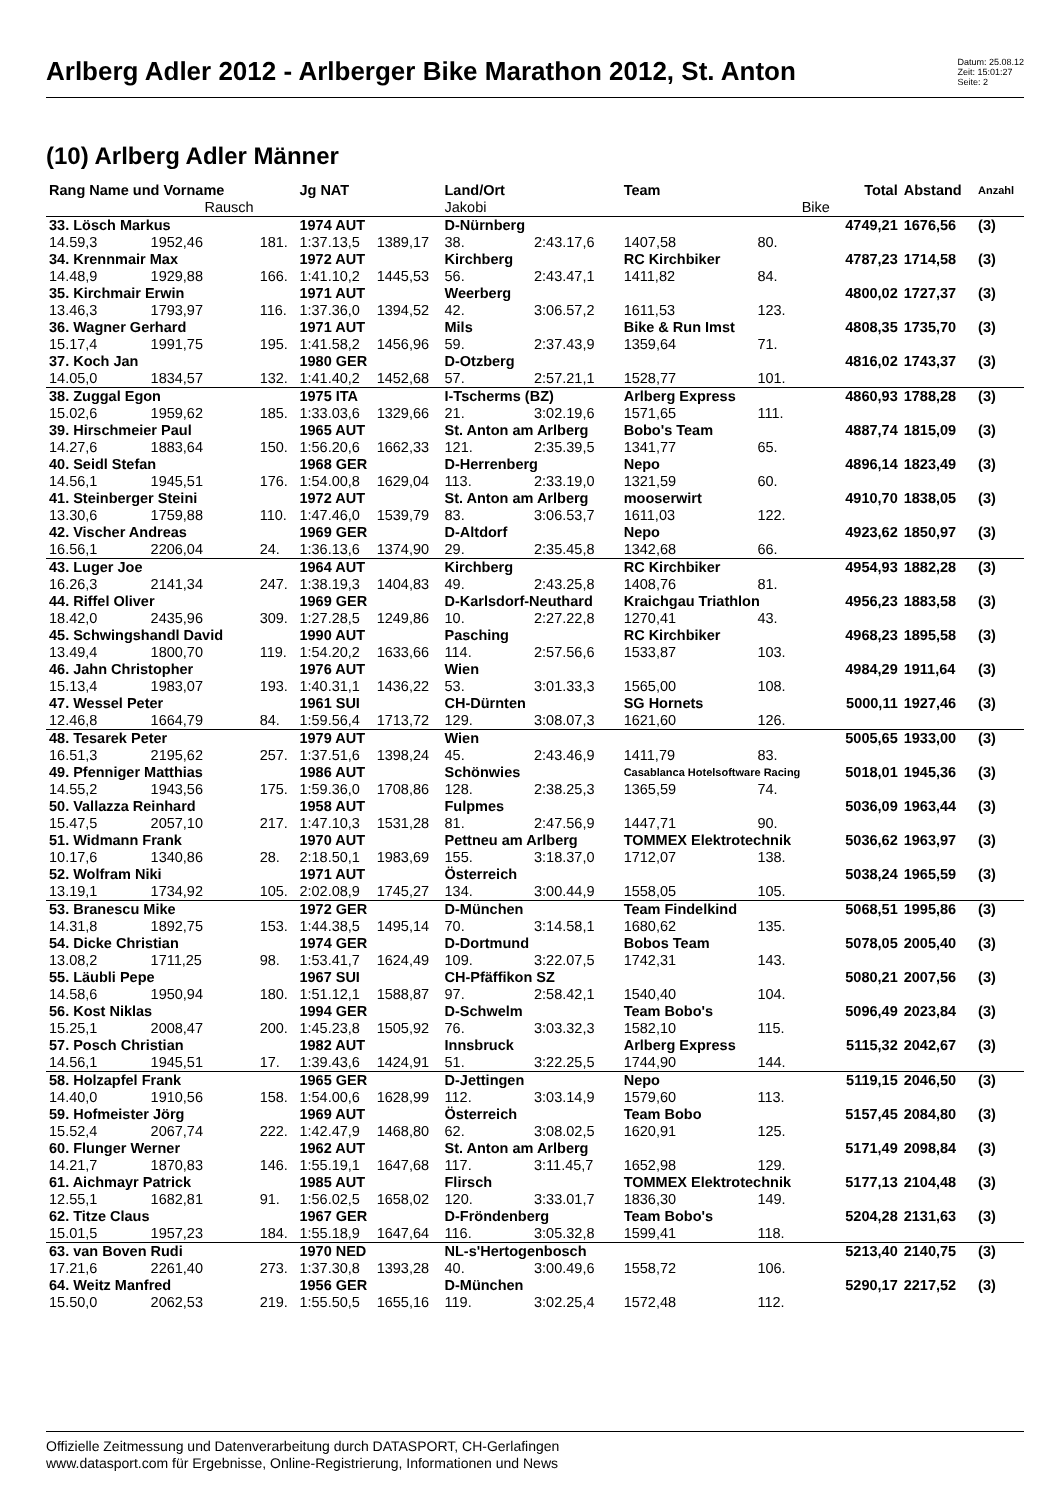Arlberg Adler 2012 - Arlberger Bike Marathon 2012, St. Anton
Datum: 25.08.12
Zeit: 15:01:27
Seite: 2
(10) Arlberg Adler Männer
| Rang Name und Vorname | | | Jg NAT | | Land/Ort | | Team | | Total | Abstand | Anzahl |
| --- | --- | --- | --- | --- | --- | --- | --- | --- | --- | --- | --- |
| | Rausch | | | | Jakobi | | | Bike | | | |
| 33. Lösch Markus | | | 1974 AUT | | D-Nürnberg | | | | 4749,21 | 1676,56 | (3) |
| 14.59,3 | 1952,46 | 181. | 1:37.13,5 | 1389,17 | 38. | 2:43.17,6 | 1407,58 | 80. | | | |
| 34. Krennmair Max | | | 1972 AUT | | Kirchberg | | RC Kirchbiker | | 4787,23 | 1714,58 | (3) |
| 14.48,9 | 1929,88 | 166. | 1:41.10,2 | 1445,53 | 56. | 2:43.47,1 | 1411,82 | 84. | | | |
| 35. Kirchmair Erwin | | | 1971 AUT | | Weerberg | | | | 4800,02 | 1727,37 | (3) |
| 13.46,3 | 1793,97 | 116. | 1:37.36,0 | 1394,52 | 42. | 3:06.57,2 | 1611,53 | 123. | | | |
| 36. Wagner Gerhard | | | 1971 AUT | | Mils | | Bike & Run Imst | | 4808,35 | 1735,70 | (3) |
| 15.17,4 | 1991,75 | 195. | 1:41.58,2 | 1456,96 | 59. | 2:37.43,9 | 1359,64 | 71. | | | |
| 37. Koch Jan | | | 1980 GER | | D-Otzberg | | | | 4816,02 | 1743,37 | (3) |
| 14.05,0 | 1834,57 | 132. | 1:41.40,2 | 1452,68 | 57. | 2:57.21,1 | 1528,77 | 101. | | | |
| 38. Zuggal Egon | | | 1975 ITA | | I-Tscherms (BZ) | | Arlberg Express | | 4860,93 | 1788,28 | (3) |
| 15.02,6 | 1959,62 | 185. | 1:33.03,6 | 1329,66 | 21. | 3:02.19,6 | 1571,65 | 111. | | | |
| 39. Hirschmeier Paul | | | 1965 AUT | | St. Anton am Arlberg | | Bobo's Team | | 4887,74 | 1815,09 | (3) |
| 14.27,6 | 1883,64 | 150. | 1:56.20,6 | 1662,33 | 121. | 2:35.39,5 | 1341,77 | 65. | | | |
| 40. Seidl Stefan | | | 1968 GER | | D-Herrenberg | | Nepo | | 4896,14 | 1823,49 | (3) |
| 14.56,1 | 1945,51 | 176. | 1:54.00,8 | 1629,04 | 113. | 2:33.19,0 | 1321,59 | 60. | | | |
| 41. Steinberger Steini | | | 1972 AUT | | St. Anton am Arlberg | | mooserwirt | | 4910,70 | 1838,05 | (3) |
| 13.30,6 | 1759,88 | 110. | 1:47.46,0 | 1539,79 | 83. | 3:06.53,7 | 1611,03 | 122. | | | |
| 42. Vischer Andreas | | | 1969 GER | | D-Altdorf | | Nepo | | 4923,62 | 1850,97 | (3) |
| 16.56,1 | 2206,04 | 24. | 1:36.13,6 | 1374,90 | 29. | 2:35.45,8 | 1342,68 | 66. | | | |
| 43. Luger Joe | | | 1964 AUT | | Kirchberg | | RC Kirchbiker | | 4954,93 | 1882,28 | (3) |
| 16.26,3 | 2141,34 | 247. | 1:38.19,3 | 1404,83 | 49. | 2:43.25,8 | 1408,76 | 81. | | | |
| 44. Riffel Oliver | | | 1969 GER | | D-Karlsdorf-Neuthard | | Kraichgau Triathlon | | 4956,23 | 1883,58 | (3) |
| 18.42,0 | 2435,96 | 309. | 1:27.28,5 | 1249,86 | 10. | 2:27.22,8 | 1270,41 | 43. | | | |
| 45. Schwingshandl David | | | 1990 AUT | | Pasching | | RC Kirchbiker | | 4968,23 | 1895,58 | (3) |
| 13.49,4 | 1800,70 | 119. | 1:54.20,2 | 1633,66 | 114. | 2:57.56,6 | 1533,87 | 103. | | | |
| 46. Jahn Christopher | | | 1976 AUT | | Wien | | | | 4984,29 | 1911,64 | (3) |
| 15.13,4 | 1983,07 | 193. | 1:40.31,1 | 1436,22 | 53. | 3:01.33,3 | 1565,00 | 108. | | | |
| 47. Wessel Peter | | | 1961 SUI | | CH-Dürnten | | SG Hornets | | 5000,11 | 1927,46 | (3) |
| 12.46,8 | 1664,79 | 84. | 1:59.56,4 | 1713,72 | 129. | 3:08.07,3 | 1621,60 | 126. | | | |
| 48. Tesarek Peter | | | 1979 AUT | | Wien | | | | 5005,65 | 1933,00 | (3) |
| 16.51,3 | 2195,62 | 257. | 1:37.51,6 | 1398,24 | 45. | 2:43.46,9 | 1411,79 | 83. | | | |
| 49. Pfenniger Matthias | | | 1986 AUT | | Schönwies | | Casablanca Hotelsoftware Racing | | 5018,01 | 1945,36 | (3) |
| 14.55,2 | 1943,56 | 175. | 1:59.36,0 | 1708,86 | 128. | 2:38.25,3 | 1365,59 | 74. | | | |
| 50. Vallazza Reinhard | | | 1958 AUT | | Fulpmes | | | | 5036,09 | 1963,44 | (3) |
| 15.47,5 | 2057,10 | 217. | 1:47.10,3 | 1531,28 | 81. | 2:47.56,9 | 1447,71 | 90. | | | |
| 51. Widmann Frank | | | 1970 AUT | | Pettneu am Arlberg | | TOMMEX Elektrotechnik | | 5036,62 | 1963,97 | (3) |
| 10.17,6 | 1340,86 | 28. | 2:18.50,1 | 1983,69 | 155. | 3:18.37,0 | 1712,07 | 138. | | | |
| 52. Wolfram Niki | | | 1971 AUT | | Österreich | | | | 5038,24 | 1965,59 | (3) |
| 13.19,1 | 1734,92 | 105. | 2:02.08,9 | 1745,27 | 134. | 3:00.44,9 | 1558,05 | 105. | | | |
| 53. Branescu Mike | | | 1972 GER | | D-München | | Team Findelkind | | 5068,51 | 1995,86 | (3) |
| 14.31,8 | 1892,75 | 153. | 1:44.38,5 | 1495,14 | 70. | 3:14.58,1 | 1680,62 | 135. | | | |
| 54. Dicke Christian | | | 1974 GER | | D-Dortmund | | Bobos Team | | 5078,05 | 2005,40 | (3) |
| 13.08,2 | 1711,25 | 98. | 1:53.41,7 | 1624,49 | 109. | 3:22.07,5 | 1742,31 | 143. | | | |
| 55. Läubli Pepe | | | 1967 SUI | | CH-Pfäffikon SZ | | | | 5080,21 | 2007,56 | (3) |
| 14.58,6 | 1950,94 | 180. | 1:51.12,1 | 1588,87 | 97. | 2:58.42,1 | 1540,40 | 104. | | | |
| 56. Kost Niklas | | | 1994 GER | | D-Schwelm | | Team Bobo's | | 5096,49 | 2023,84 | (3) |
| 15.25,1 | 2008,47 | 200. | 1:45.23,8 | 1505,92 | 76. | 3:03.32,3 | 1582,10 | 115. | | | |
| 57. Posch Christian | | | 1982 AUT | | Innsbruck | | Arlberg Express | | 5115,32 | 2042,67 | (3) |
| 14.56,1 | 1945,51 | 17. | 1:39.43,6 | 1424,91 | 51. | 3:22.25,5 | 1744,90 | 144. | | | |
| 58. Holzapfel Frank | | | 1965 GER | | D-Jettingen | | Nepo | | 5119,15 | 2046,50 | (3) |
| 14.40,0 | 1910,56 | 158. | 1:54.00,6 | 1628,99 | 112. | 3:03.14,9 | 1579,60 | 113. | | | |
| 59. Hofmeister Jörg | | | 1969 AUT | | Österreich | | Team Bobo | | 5157,45 | 2084,80 | (3) |
| 15.52,4 | 2067,74 | 222. | 1:42.47,9 | 1468,80 | 62. | 3:08.02,5 | 1620,91 | 125. | | | |
| 60. Flunger Werner | | | 1962 AUT | | St. Anton am Arlberg | | | | 5171,49 | 2098,84 | (3) |
| 14.21,7 | 1870,83 | 146. | 1:55.19,1 | 1647,68 | 117. | 3:11.45,7 | 1652,98 | 129. | | | |
| 61. Aichmayr Patrick | | | 1985 AUT | | Flirsch | | TOMMEX Elektrotechnik | | 5177,13 | 2104,48 | (3) |
| 12.55,1 | 1682,81 | 91. | 1:56.02,5 | 1658,02 | 120. | 3:33.01,7 | 1836,30 | 149. | | | |
| 62. Titze Claus | | | 1967 GER | | D-Fröndenberg | | Team Bobo's | | 5204,28 | 2131,63 | (3) |
| 15.01,5 | 1957,23 | 184. | 1:55.18,9 | 1647,64 | 116. | 3:05.32,8 | 1599,41 | 118. | | | |
| 63. van Boven Rudi | | | 1970 NED | | NL-s'Hertogenbosch | | | | 5213,40 | 2140,75 | (3) |
| 17.21,6 | 2261,40 | 273. | 1:37.30,8 | 1393,28 | 40. | 3:00.49,6 | 1558,72 | 106. | | | |
| 64. Weitz Manfred | | | 1956 GER | | D-München | | | | 5290,17 | 2217,52 | (3) |
| 15.50,0 | 2062,53 | 219. | 1:55.50,5 | 1655,16 | 119. | 3:02.25,4 | 1572,48 | 112. | | | |
Offizielle Zeitmessung und Datenverarbeitung durch DATASPORT, CH-Gerlafingen
www.datasport.com für Ergebnisse, Online-Registrierung, Informationen und News